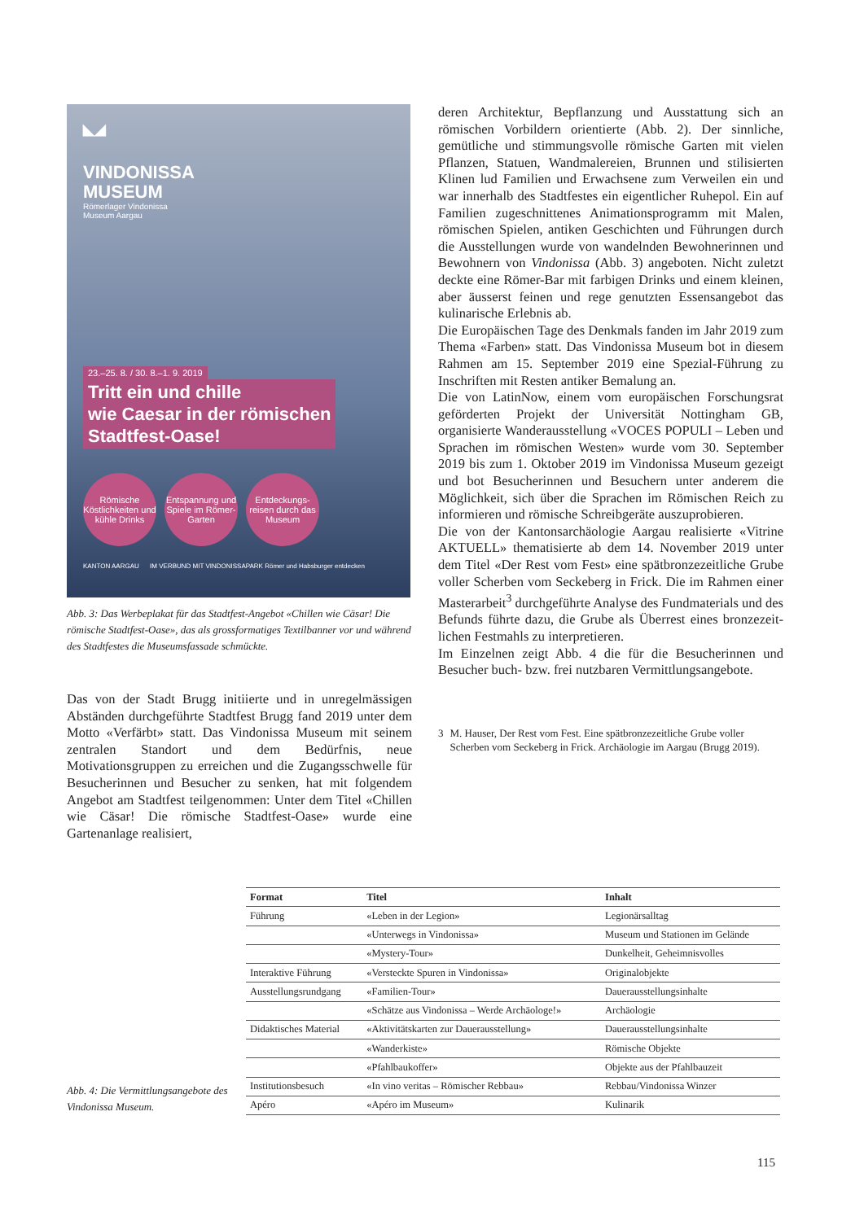◣◢
VINDONISSA
MUSEUM
Römerlager Vindonissa
Museum Aargau
23.–25. 8. / 30. 8.–1. 9. 2019
Tritt ein und chille
wie Caesar in der römischen
Stadtfest-Oase!
Römische Köstlichkeiten und kühle Drinks
Entspannung und Spiele im Römer-Garten
Entdeckungs-reisen durch das Museum
KANTON AARGAU IM VERBUND MIT VINDONISSAPARK Römer und Habsburger entdecken
Abb. 3: Das Werbeplakat für das Stadtfest-Angebot «Chillen wie Cäsar! Die römische Stadtfest-Oase», das als grossformatiges Textilbanner vor und während des Stadtfestes die Museumsfassade schmückte.
Das von der Stadt Brugg initiierte und in unregelmässigen Abständen durchgeführte Stadtfest Brugg fand 2019 unter dem Motto «Verfärbt» statt. Das Vindonissa Museum mit seinem zentralen Standort und dem Bedürfnis, neue Motivationsgruppen zu erreichen und die Zugangs­schwelle für Besucherinnen und Besucher zu senken, hat mit folgendem Angebot am Stadtfest teilgenommen: Unter dem Titel «Chillen wie Cäsar! Die römische Stadtfest-Oase» wurde eine Gartenanlage realisiert,
deren Architektur, Bepflanzung und Ausstattung sich an römischen Vorbildern orientierte (Abb. 2). Der sinn­liche, gemütliche und stimmungsvolle römische Garten mit vielen Pflanzen, Statuen, Wandmalereien, Brunnen und stilisierten Klinen lud Familien und Erwachsene zum Verweilen ein und war innerhalb des Stadtfestes ein eigentlicher Ruhepol. Ein auf Familien zugeschnittenes Animationsprogramm mit Malen, römischen Spielen, antiken Geschichten und Führungen durch die Aus­stellungen wurde von wandelnden Bewohnerinnen und Bewohnern von Vindonissa (Abb. 3) angeboten. Nicht zuletzt deckte eine Römer-Bar mit farbigen Drinks und einem kleinen, aber äusserst feinen und rege genutzten Essensangebot das kulinarische Erlebnis ab.
Die Europäischen Tage des Denkmals fanden im Jahr 2019 zum Thema «Farben» statt. Das Vindonissa Museum bot in diesem Rahmen am 15. September 2019 eine Spezial-Führung zu Inschriften mit Resten antiker Be­malung an.
Die von LatinNow, einem vom europäischen Forschungs­rat geförderten Projekt der Universität Nottingham GB, organisierte Wanderausstellung «VOCES POPULI – Leben und Sprachen im römischen Westen» wurde vom 30. September 2019 bis zum 1. Oktober 2019 im Vindonissa Museum gezeigt und bot Besucherinnen und Besuchern unter anderem die Möglichkeit, sich über die Sprachen im Römischen Reich zu informieren und römische Schreibgeräte auszuprobieren.
Die von der Kantonsarchäologie Aargau realisierte «Vitrine AKTUELL» thematisierte ab dem 14. November 2019 unter dem Titel «Der Rest vom Fest» eine spät­bronzezeitliche Grube voller Scherben vom Seckeberg in Frick. Die im Rahmen einer Masterarbeit<sup>3</sup> durch­geführte Analyse des Fundmaterials und des Befunds führte dazu, die Grube als Überrest eines bronzezeit­lichen Festmahls zu interpretieren.
Im Einzelnen zeigt Abb. 4 die für die Besucherinnen und Besucher buch- bzw. frei nutzbaren Vermittlungs­angebote.
3 M. Hauser, Der Rest vom Fest. Eine spätbronzezeitliche Grube voller Scherben vom Seckeberg in Frick. Archäologie im Aargau (Brugg 2019).
Abb. 4: Die Vermittlungsangebote des Vindonissa Museum.
| Format | Titel | Inhalt |
| --- | --- | --- |
| Führung | «Leben in der Legion» | Legionärsalltag |
| | «Unterwegs in Vindonissa» | Museum und Stationen im Gelände |
| | «Mystery-Tour» | Dunkelheit, Geheimnisvolles |
| Interaktive Führung | «Versteckte Spuren in Vindonissa» | Originalobjekte |
| Ausstellungsrundgang | «Familien-Tour» | Dauerausstellungsinhalte |
| | «Schätze aus Vindonissa – Werde Archäologe!» | Archäologie |
| Didaktisches Material | «Aktivitätskarten zur Dauerausstellung» | Dauerausstellungsinhalte |
| | «Wanderkiste» | Römische Objekte |
| | «Pfahlbaukoffer» | Objekte aus der Pfahlbauzeit |
| Institutionsbesuch | «In vino veritas – Römischer Rebbau» | Rebbau/Vindonissa Winzer |
| Apéro | «Apéro im Museum» | Kulinarik |
115